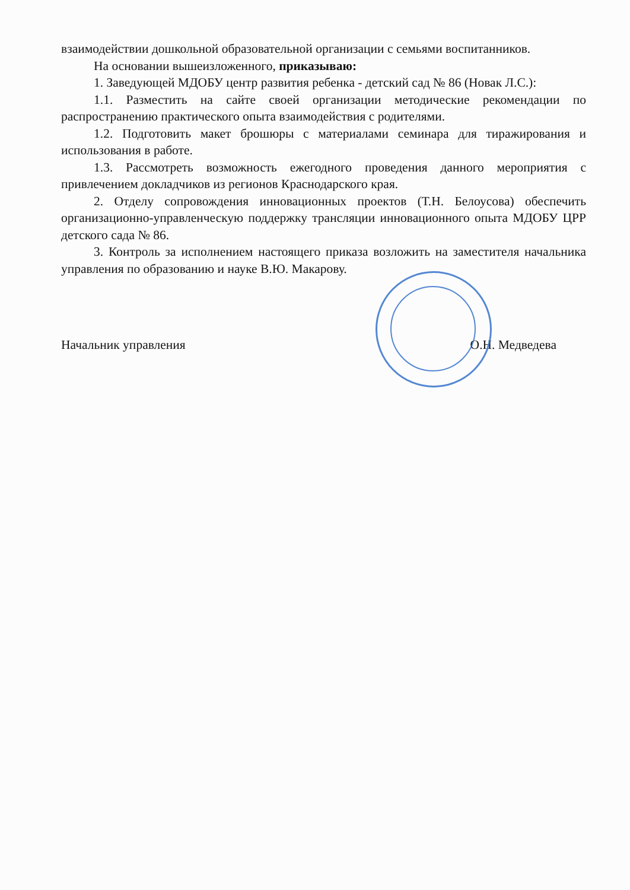взаимодействии дошкольной образовательной организации с семьями воспитанников.
На основании вышеизложенного, приказываю:
1. Заведующей МДОБУ центр развития ребенка - детский сад № 86 (Новак Л.С.):
1.1. Разместить на сайте своей организации методические рекомендации по распространению практического опыта взаимодействия с родителями.
1.2. Подготовить макет брошюры с материалами семинара для тиражирования и использования в работе.
1.3. Рассмотреть возможность ежегодного проведения данного мероприятия с привлечением докладчиков из регионов Краснодарского края.
2. Отделу сопровождения инновационных проектов (Т.Н. Белоусова) обеспечить организационно-управленческую поддержку трансляции инновационного опыта МДОБУ ЦРР детского сада № 86.
3. Контроль за исполнением настоящего приказа возложить на заместителя начальника управления по образованию и науке В.Ю. Макарову.
Начальник управления О.Н. Медведева